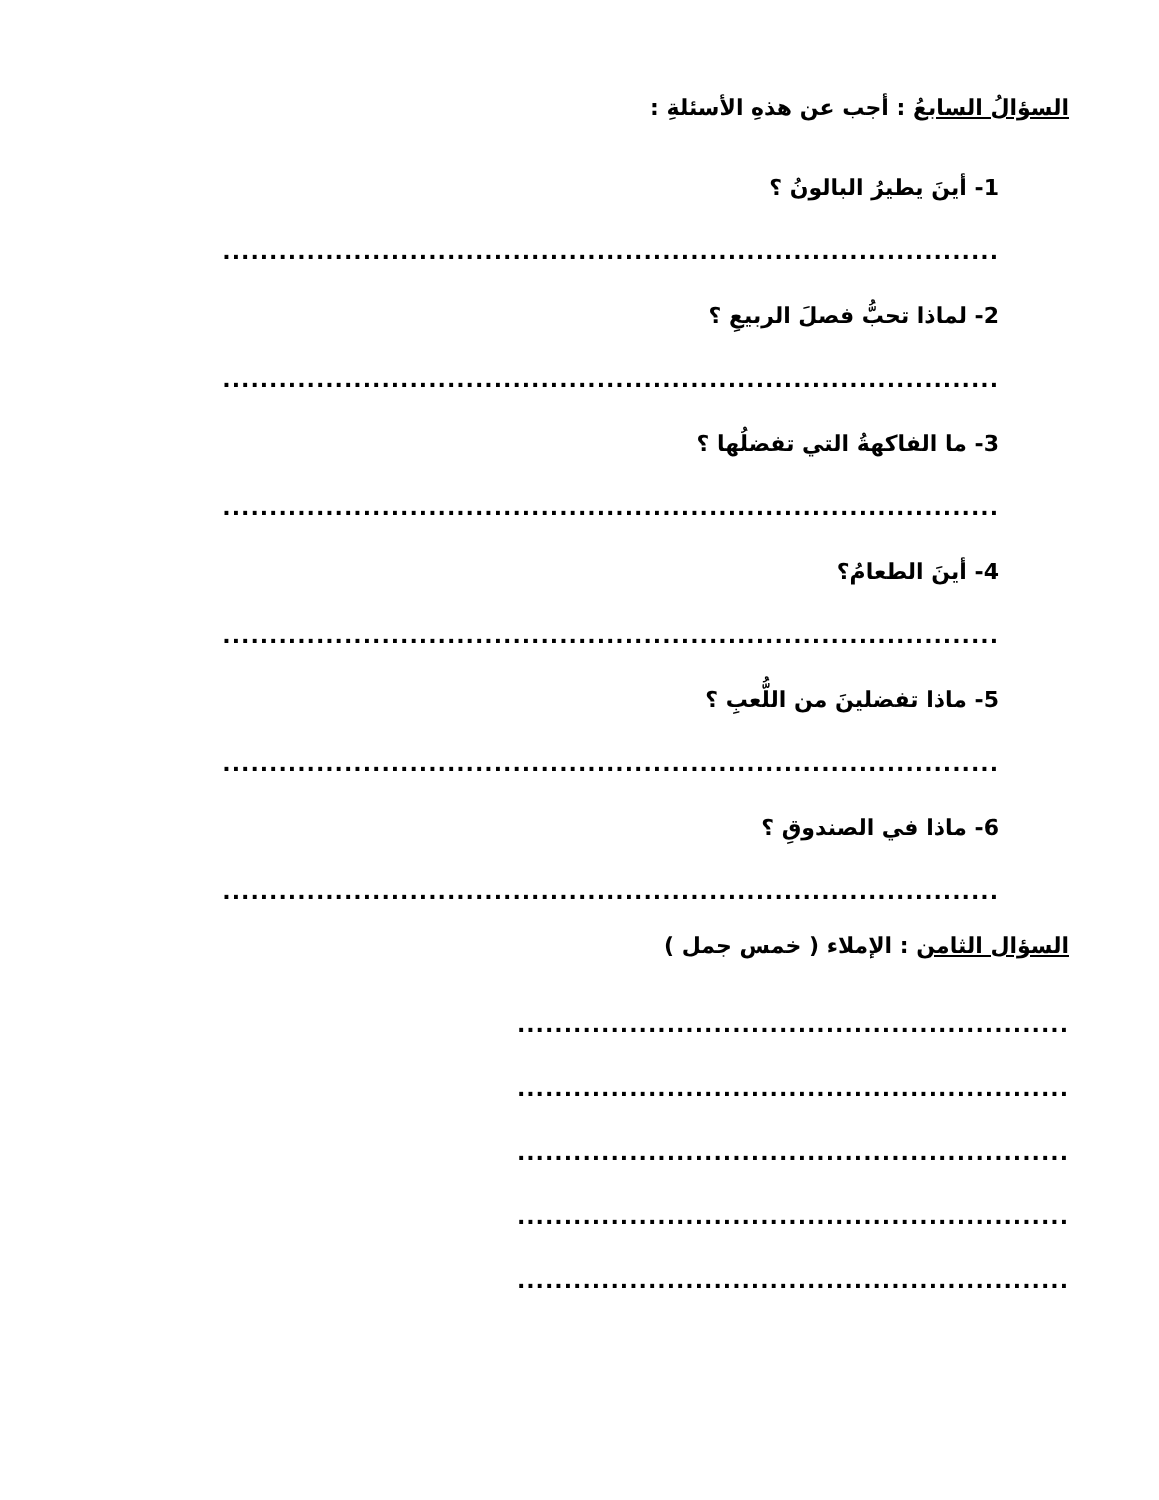السؤالُ السابعُ : أجب عن هذهِ الأسئلةِ :
1- أينَ يطيرُ البالونُ ؟
...................................................................................
2- لماذا تحبُّ فصلَ الربيعِ ؟
...................................................................................
3- ما الفاكهةُ التي تفضلُها ؟
...................................................................................
4- أينَ الطعامُ؟
...................................................................................
5- ماذا تفضلينَ من اللُّعبِ ؟
...................................................................................
6- ماذا في الصندوقِ ؟
...................................................................................
السؤال الثامن : الإملاء ( خمس جمل )
...........................................................
...........................................................
...........................................................
...........................................................
...........................................................